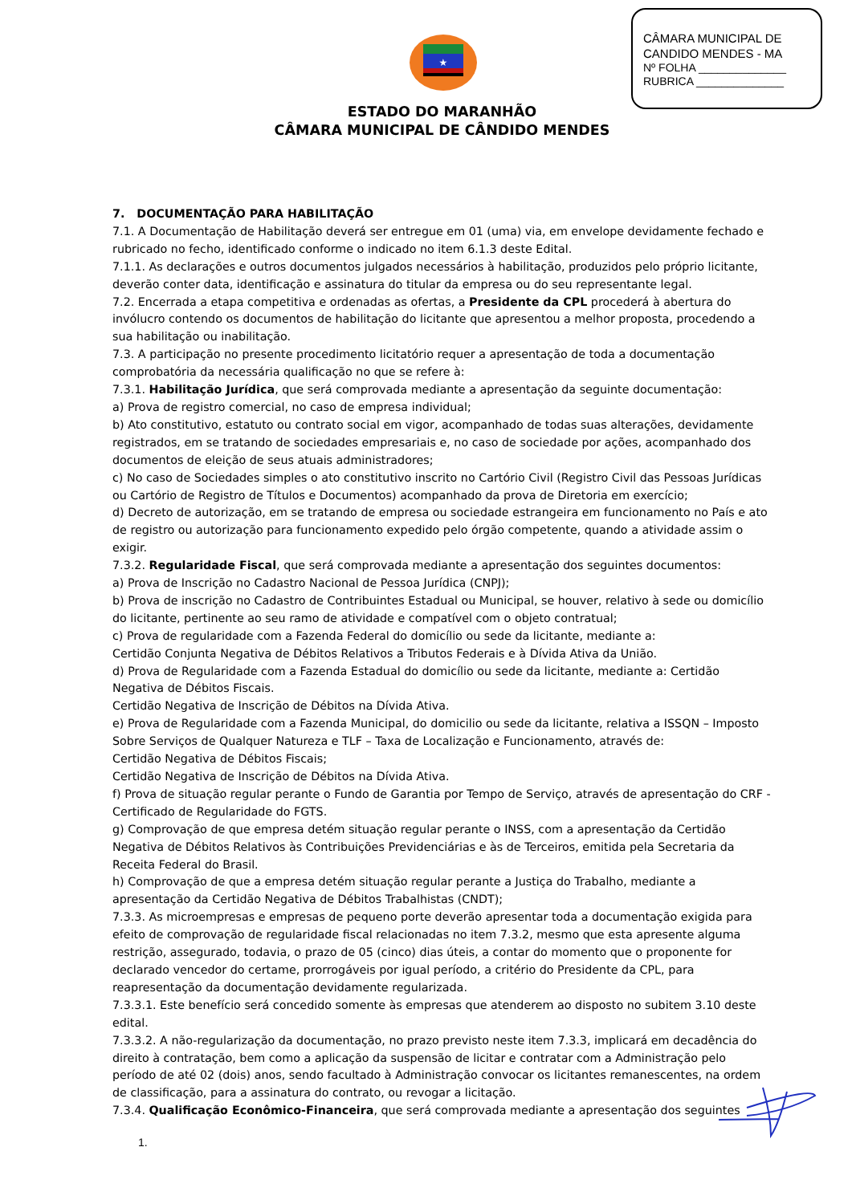CÂMARA MUNICIPAL DE
CANDIDO MENDES - MA
Nº FOLHA ______________
RUBRICA ______________
★
ESTADO DO MARANHÃO
CÂMARA MUNICIPAL DE CÂNDIDO MENDES
7. DOCUMENTAÇÃO PARA HABILITAÇÃO
7.1. A Documentação de Habilitação deverá ser entregue em 01 (uma) via, em envelope devidamente fechado e rubricado no fecho, identificado conforme o indicado no item 6.1.3 deste Edital.
7.1.1. As declarações e outros documentos julgados necessários à habilitação, produzidos pelo próprio licitante, deverão conter data, identificação e assinatura do titular da empresa ou do seu representante legal.
7.2. Encerrada a etapa competitiva e ordenadas as ofertas, a Presidente da CPL procederá à abertura do invólucro contendo os documentos de habilitação do licitante que apresentou a melhor proposta, procedendo a sua habilitação ou inabilitação.
7.3. A participação no presente procedimento licitatório requer a apresentação de toda a documentação comprobatória da necessária qualificação no que se refere à:
7.3.1. Habilitação Jurídica, que será comprovada mediante a apresentação da seguinte documentação:
a) Prova de registro comercial, no caso de empresa individual;
b) Ato constitutivo, estatuto ou contrato social em vigor, acompanhado de todas suas alterações, devidamente registrados, em se tratando de sociedades empresariais e, no caso de sociedade por ações, acompanhado dos documentos de eleição de seus atuais administradores;
c) No caso de Sociedades simples o ato constitutivo inscrito no Cartório Civil (Registro Civil das Pessoas Jurídicas ou Cartório de Registro de Títulos e Documentos) acompanhado da prova de Diretoria em exercício;
d) Decreto de autorização, em se tratando de empresa ou sociedade estrangeira em funcionamento no País e ato de registro ou autorização para funcionamento expedido pelo órgão competente, quando a atividade assim o exigir.
7.3.2. Regularidade Fiscal, que será comprovada mediante a apresentação dos seguintes documentos:
a) Prova de Inscrição no Cadastro Nacional de Pessoa Jurídica (CNPJ);
b) Prova de inscrição no Cadastro de Contribuintes Estadual ou Municipal, se houver, relativo à sede ou domicílio do licitante, pertinente ao seu ramo de atividade e compatível com o objeto contratual;
c) Prova de regularidade com a Fazenda Federal do domicílio ou sede da licitante, mediante a:
Certidão Conjunta Negativa de Débitos Relativos a Tributos Federais e à Dívida Ativa da União.
d) Prova de Regularidade com a Fazenda Estadual do domicílio ou sede da licitante, mediante a: Certidão Negativa de Débitos Fiscais.
Certidão Negativa de Inscrição de Débitos na Dívida Ativa.
e) Prova de Regularidade com a Fazenda Municipal, do domicilio ou sede da licitante, relativa a ISSQN – Imposto Sobre Serviços de Qualquer Natureza e TLF – Taxa de Localização e Funcionamento, através de:
Certidão Negativa de Débitos Fiscais;
Certidão Negativa de Inscrição de Débitos na Dívida Ativa.
f) Prova de situação regular perante o Fundo de Garantia por Tempo de Serviço, através de apresentação do CRF - Certificado de Regularidade do FGTS.
g) Comprovação de que empresa detém situação regular perante o INSS, com a apresentação da Certidão Negativa de Débitos Relativos às Contribuições Previdenciárias e às de Terceiros, emitida pela Secretaria da Receita Federal do Brasil.
h) Comprovação de que a empresa detém situação regular perante a Justiça do Trabalho, mediante a apresentação da Certidão Negativa de Débitos Trabalhistas (CNDT);
7.3.3. As microempresas e empresas de pequeno porte deverão apresentar toda a documentação exigida para efeito de comprovação de regularidade fiscal relacionadas no item 7.3.2, mesmo que esta apresente alguma restrição, assegurado, todavia, o prazo de 05 (cinco) dias úteis, a contar do momento que o proponente for declarado vencedor do certame, prorrogáveis por igual período, a critério do Presidente da CPL, para reapresentação da documentação devidamente regularizada.
7.3.3.1. Este benefício será concedido somente às empresas que atenderem ao disposto no subitem 3.10 deste edital.
7.3.3.2. A não-regularização da documentação, no prazo previsto neste item 7.3.3, implicará em decadência do direito à contratação, bem como a aplicação da suspensão de licitar e contratar com a Administração pelo período de até 02 (dois) anos, sendo facultado à Administração convocar os licitantes remanescentes, na ordem de classificação, para a assinatura do contrato, ou revogar a licitação.
7.3.4. Qualificação Econômico-Financeira, que será comprovada mediante a apresentação dos seguintes
1.